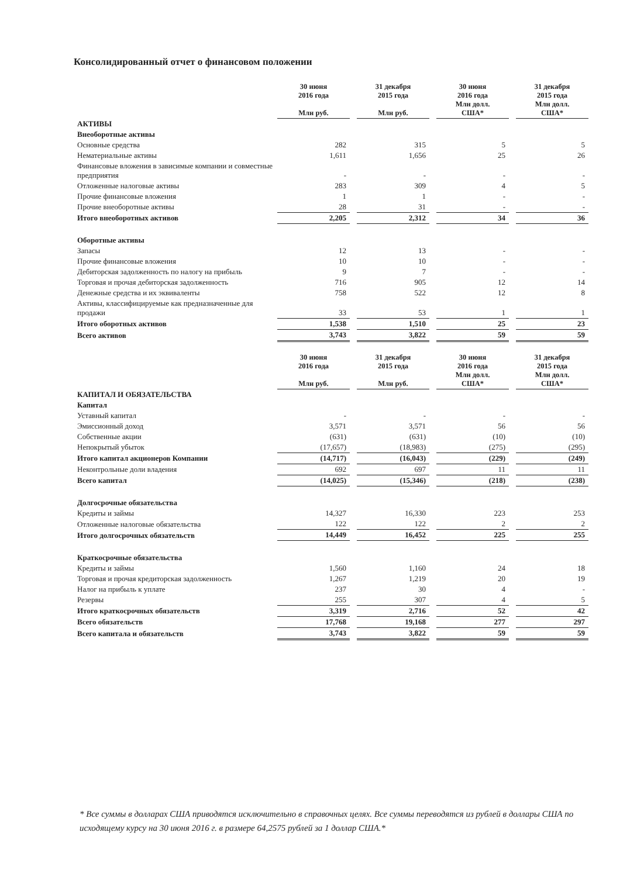Консолидированный отчет о финансовом положении
| | 30 июня 2016 года Млн руб. | | 31 декабря 2015 года Млн руб. | | 30 июня 2016 года Млн долл. США* | | 31 декабря 2015 года Млн долл. США* |
| --- | --- | --- | --- | --- | --- | --- | --- |
| АКТИВЫ | | | | | | | |
| Внеоборотные активы | | | | | | | |
| Основные средства | 282 | | 315 | | 5 | | 5 |
| Нематериальные активы | 1,611 | | 1,656 | | 25 | | 26 |
| Финансовые вложения в зависимые компании и совместные предприятия | - | | - | | - | | - |
| Отложенные налоговые активы | 283 | | 309 | | 4 | | 5 |
| Прочие финансовые вложения | 1 | | 1 | | - | | - |
| Прочие внеоборотные активы | 28 | | 31 | | - | | - |
| Итого внеоборотных активов | 2,205 | | 2,312 | | 34 | | 36 |
| Оборотные активы | | | | | | | |
| Запасы | 12 | | 13 | | - | | - |
| Прочие финансовые вложения | 10 | | 10 | | - | | - |
| Дебиторская задолженность по налогу на прибыль | 9 | | 7 | | - | | - |
| Торговая и прочая дебиторская задолженность | 716 | | 905 | | 12 | | 14 |
| Денежные средства и их эквиваленты | 758 | | 522 | | 12 | | 8 |
| Активы, классифицируемые как предназначенные для продажи | 33 | | 53 | | 1 | | 1 |
| Итого оборотных активов | 1,538 | | 1,510 | | 25 | | 23 |
| Всего активов | 3,743 | | 3,822 | | 59 | | 59 |
| | 30 июня 2016 года Млн руб. | | 31 декабря 2015 года Млн руб. | | 30 июня 2016 года Млн долл. США* | | 31 декабря 2015 года Млн долл. США* |
| КАПИТАЛ И ОБЯЗАТЕЛЬСТВА | | | | | | | |
| Капитал | | | | | | | |
| Уставный капитал | - | | - | | - | | - |
| Эмиссионный доход | 3,571 | | 3,571 | | 56 | | 56 |
| Собственные акции | (631) | | (631) | | (10) | | (10) |
| Непокрытый убыток | (17,657) | | (18,983) | | (275) | | (295) |
| Итого капитал акционеров Компании | (14,717) | | (16,043) | | (229) | | (249) |
| Неконтрольные доли владения | 692 | | 697 | | 11 | | 11 |
| Всего капитал | (14,025) | | (15,346) | | (218) | | (238) |
| Долгосрочные обязательства | | | | | | | |
| Кредиты и займы | 14,327 | | 16,330 | | 223 | | 253 |
| Отложенные налоговые обязательства | 122 | | 122 | | 2 | | 2 |
| Итого долгосрочных обязательств | 14,449 | | 16,452 | | 225 | | 255 |
| Краткосрочные обязательства | | | | | | | |
| Кредиты и займы | 1,560 | | 1,160 | | 24 | | 18 |
| Торговая и прочая кредиторская задолженность | 1,267 | | 1,219 | | 20 | | 19 |
| Налог на прибыль к уплате | 237 | | 30 | | 4 | | - |
| Резервы | 255 | | 307 | | 4 | | 5 |
| Итого краткосрочных обязательств | 3,319 | | 2,716 | | 52 | | 42 |
| Всего обязательств | 17,768 | | 19,168 | | 277 | | 297 |
| Всего капитала и обязательств | 3,743 | | 3,822 | | 59 | | 59 |
* Все суммы в долларах США приводятся исключительно в справочных целях. Все суммы переводятся из рублей в доллары США по исходящему курсу на 30 июня 2016 г. в размере 64,2575 рублей за 1 доллар США.*